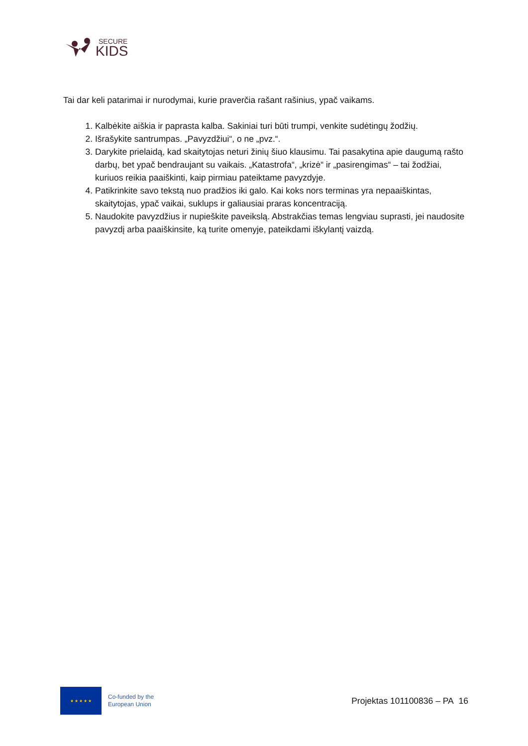SECURE
KIDS
Tai dar keli patarimai ir nurodymai, kurie praverčia rašant rašinius, ypač vaikams.
1. Kalbėkite aiškia ir paprasta kalba. Sakiniai turi būti trumpi, venkite sudėtingų žodžių.
2. Išrašykite santrumpas. „Pavyzdžiui“, o ne „pvz.“.
3. Darykite prielaidą, kad skaitytojas neturi žinių šiuo klausimu. Tai pasakytina apie daugumą rašto darbų, bet ypač bendraujant su vaikais. „Katastrofa“, „krizė“ ir „pasirengimas“ – tai žodžiai, kuriuos reikia paaiškinti, kaip pirmiau pateiktame pavyzdyje.
4. Patikrinkite savo tekstą nuo pradžios iki galo. Kai koks nors terminas yra nepaaiškintas, skaitytojas, ypač vaikai, suklups ir galiausiai praras koncentraciją.
5. Naudokite pavyzdžius ir nupieškite paveikslą. Abstrakčias temas lengviau suprasti, jei naudosite pavyzdį arba paaiškinsite, ką turite omenyje, pateikdami iškylantį vaizdą.
★ ★ ★ ★ ★
Co-funded by the
European Union
Projektas 101100836 – PA 16